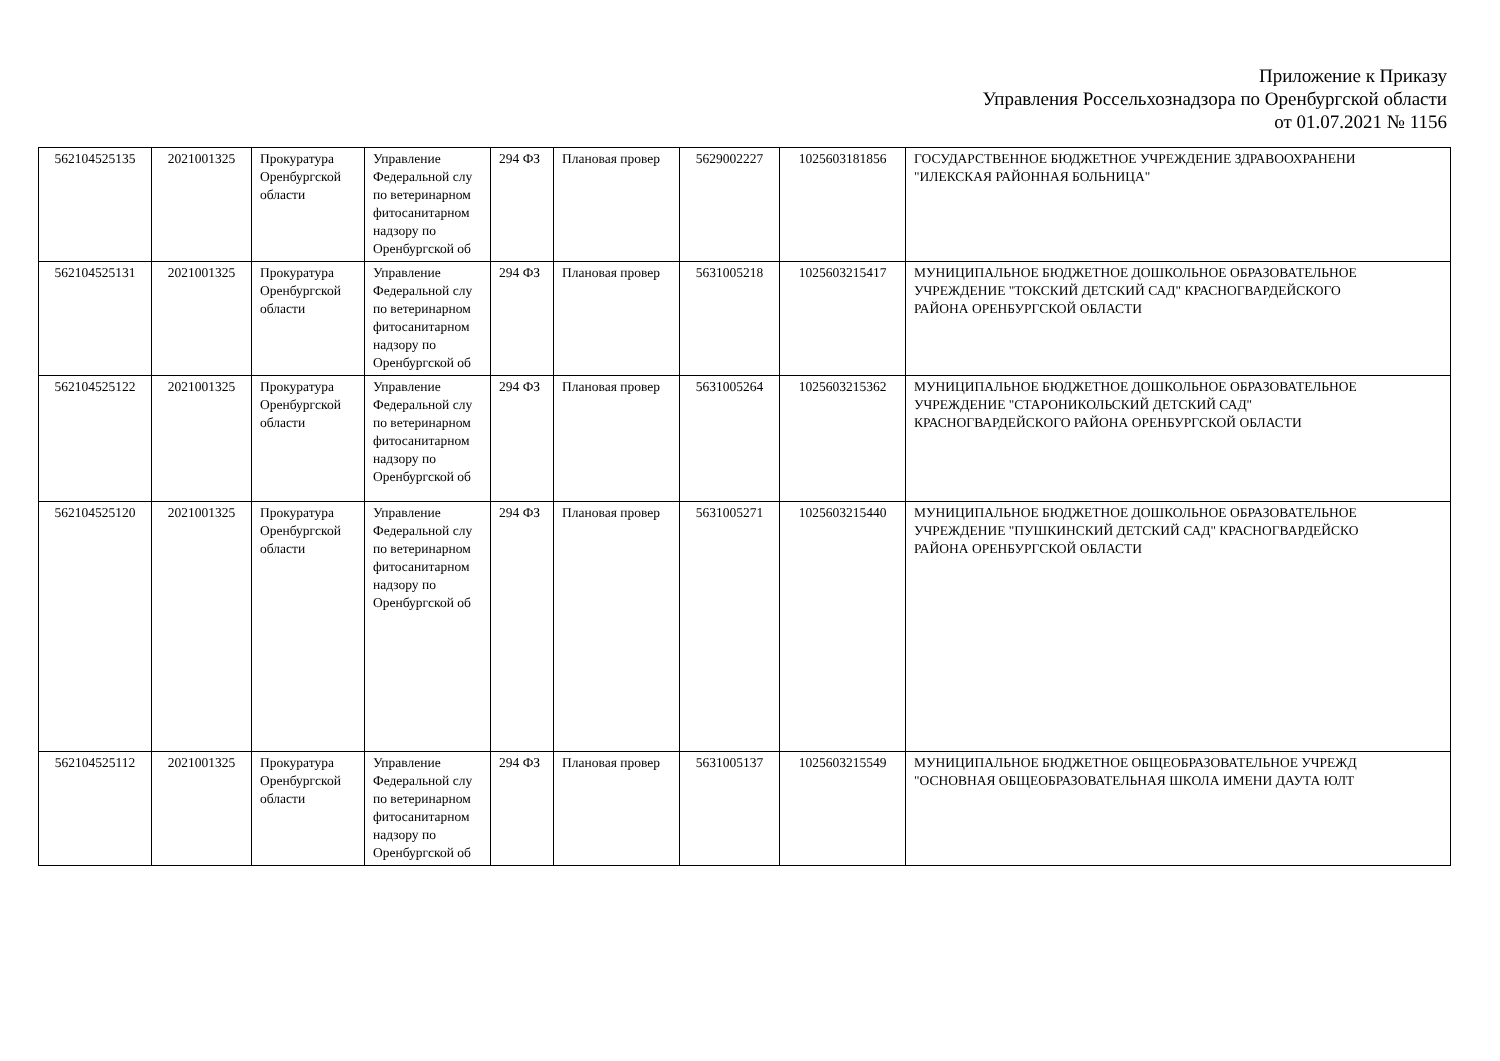Приложение к Приказу
Управления Россельхознадзора по Оренбургской области
от 01.07.2021 № 1156
| 562104525135 | 2021001325 | Прокуратура Оренбургской области | Управление Федеральной слу по ветеринарном фитосанитарном надзору по Оренбургской об | 294 ФЗ | Плановая провер | 5629002227 | 1025603181856 | ГОСУДАРСТВЕННОЕ БЮДЖЕТНОЕ УЧРЕЖДЕНИЕ ЗДРАВООХРАНЕНИ "ИЛЕКСКАЯ РАЙОННАЯ БОЛЬНИЦА" |
| 562104525131 | 2021001325 | Прокуратура Оренбургской области | Управление Федеральной слу по ветеринарном фитосанитарном надзору по Оренбургской об | 294 ФЗ | Плановая провер | 5631005218 | 1025603215417 | МУНИЦИПАЛЬНОЕ БЮДЖЕТНОЕ ДОШКОЛЬНОЕ ОБРАЗОВАТЕЛЬНОЕ УЧРЕЖДЕНИЕ "ТОКСКИЙ ДЕТСКИЙ САД" КРАСНОГВАРДЕЙСКОГО РАЙОНА ОРЕНБУРГСКОЙ ОБЛАСТИ |
| 562104525122 | 2021001325 | Прокуратура Оренбургской области | Управление Федеральной слу по ветеринарном фитосанитарном надзору по Оренбургской об | 294 ФЗ | Плановая провер | 5631005264 | 1025603215362 | МУНИЦИПАЛЬНОЕ БЮДЖЕТНОЕ ДОШКОЛЬНОЕ ОБРАЗОВАТЕЛЬНОЕ УЧРЕЖДЕНИЕ "СТАРОНИКОЛЬСКИЙ ДЕТСКИЙ САД" КРАСНОГВАРДЕЙСКОГО РАЙОНА ОРЕНБУРГСКОЙ ОБЛАСТИ |
| 562104525120 | 2021001325 | Прокуратура Оренбургской области | Управление Федеральной слу по ветеринарном фитосанитарном надзору по Оренбургской об | 294 ФЗ | Плановая провер | 5631005271 | 1025603215440 | МУНИЦИПАЛЬНОЕ БЮДЖЕТНОЕ ДОШКОЛЬНОЕ ОБРАЗОВАТЕЛЬНОЕ УЧРЕЖДЕНИЕ "ПУШКИНСКИЙ ДЕТСКИЙ САД" КРАСНОГВАРДЕЙСКО РАЙОНА ОРЕНБУРГСКОЙ ОБЛАСТИ |
| 562104525112 | 2021001325 | Прокуратура Оренбургской области | Управление Федеральной слу по ветеринарном фитосанитарном надзору по Оренбургской об | 294 ФЗ | Плановая провер | 5631005137 | 1025603215549 | МУНИЦИПАЛЬНОЕ БЮДЖЕТНОЕ ОБЩЕОБРАЗОВАТЕЛЬНОЕ УЧРЕЖД "ОСНОВНАЯ ОБЩЕОБРАЗОВАТЕЛЬНАЯ ШКОЛА ИМЕНИ ДАУТА ЮЛТ |